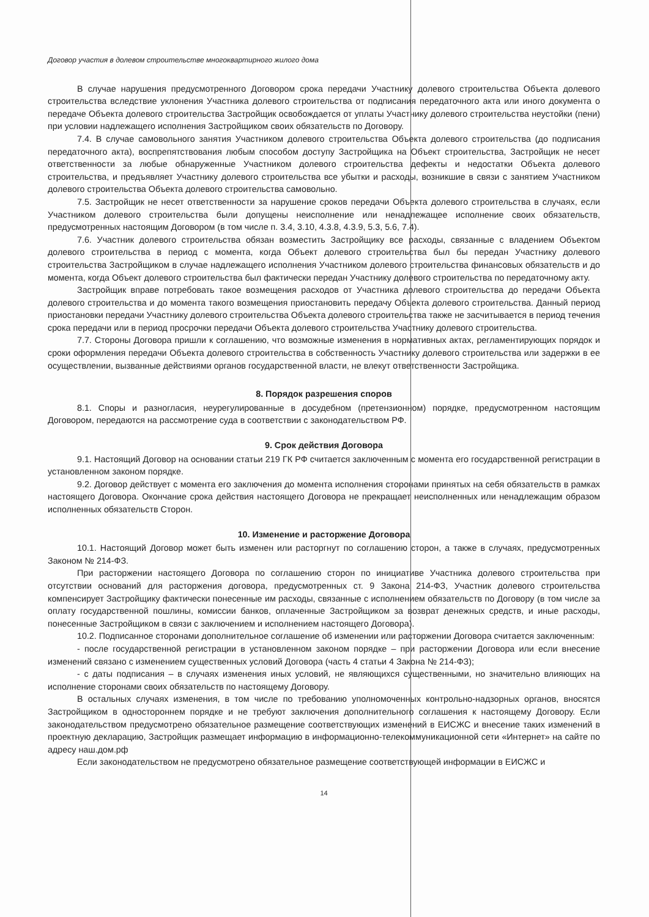Договор участия в долевом строительстве многоквартирного жилого дома
В случае нарушения предусмотренного Договором срока передачи Участнику долевого строительства Объекта долевого строительства вследствие уклонения Участника долевого строительства от подписания передаточного акта или иного документа о передаче Объекта долевого строительства Застройщик освобождается от уплаты Участнику долевого строительства неустойки (пени) при условии надлежащего исполнения Застройщиком своих обязательств по Договору.
7.4. В случае самовольного занятия Участником долевого строительства Объекта долевого строительства (до подписания передаточного акта), воспрепятствования любым способом доступу Застройщика на Объект строительства, Застройщик не несет ответственности за любые обнаруженные Участником долевого строительства дефекты и недостатки Объекта долевого строительства, и предъявляет Участнику долевого строительства все убытки и расходы, возникшие в связи с занятием Участником долевого строительства Объекта долевого строительства самовольно.
7.5. Застройщик не несет ответственности за нарушение сроков передачи Объекта долевого строительства в случаях, если Участником долевого строительства были допущены неисполнение или ненадлежащее исполнение своих обязательств, предусмотренных настоящим Договором (в том числе п. 3.4, 3.10, 4.3.8, 4.3.9, 5.3, 5.6, 7.4).
7.6. Участник долевого строительства обязан возместить Застройщику все расходы, связанные с владением Объектом долевого строительства в период с момента, когда Объект долевого строительства был бы передан Участнику долевого строительства Застройщиком в случае надлежащего исполнения Участником долевого строительства финансовых обязательств и до момента, когда Объект долевого строительства был фактически передан Участнику долевого строительства по передаточному акту.
Застройщик вправе потребовать такое возмещения расходов от Участника долевого строительства до передачи Объекта долевого строительства и до момента такого возмещения приостановить передачу Объекта долевого строительства. Данный период приостановки передачи Участнику долевого строительства Объекта долевого строительства также не засчитывается в период течения срока передачи или в период просрочки передачи Объекта долевого строительства Участнику долевого строительства.
7.7. Стороны Договора пришли к соглашению, что возможные изменения в нормативных актах, регламентирующих порядок и сроки оформления передачи Объекта долевого строительства в собственность Участнику долевого строительства или задержки в ее осуществлении, вызванные действиями органов государственной власти, не влекут ответственности Застройщика.
8. Порядок разрешения споров
8.1. Споры и разногласия, неурегулированные в досудебном (претензионном) порядке, предусмотренном настоящим Договором, передаются на рассмотрение суда в соответствии с законодательством РФ.
9. Срок действия Договора
9.1. Настоящий Договор на основании статьи 219 ГК РФ считается заключенным с момента его государственной регистрации в установленном законом порядке.
9.2. Договор действует с момента его заключения до момента исполнения сторонами принятых на себя обязательств в рамках настоящего Договора. Окончание срока действия настоящего Договора не прекращает неисполненных или ненадлежащим образом исполненных обязательств Сторон.
10. Изменение и расторжение Договора
10.1. Настоящий Договор может быть изменен или расторгнут по соглашению сторон, а также в случаях, предусмотренных Законом № 214-ФЗ.
При расторжении настоящего Договора по соглашению сторон по инициативе Участника долевого строительства при отсутствии оснований для расторжения договора, предусмотренных ст. 9 Закона 214-ФЗ, Участник долевого строительства компенсирует Застройщику фактически понесенные им расходы, связанные с исполнением обязательств по Договору (в том числе за оплату государственной пошлины, комиссии банков, оплаченные Застройщиком за возврат денежных средств, и иные расходы, понесенные Застройщиком в связи с заключением и исполнением настоящего Договора).
10.2. Подписанное сторонами дополнительное соглашение об изменении или расторжении Договора считается заключенным:
- после государственной регистрации в установленном законом порядке – при расторжении Договора или если внесение изменений связано с изменением существенных условий Договора (часть 4 статьи 4 Закона № 214-ФЗ);
- с даты подписания – в случаях изменения иных условий, не являющихся существенными, но значительно влияющих на исполнение сторонами своих обязательств по настоящему Договору.
В остальных случаях изменения, в том числе по требованию уполномоченных контрольно-надзорных органов, вносятся Застройщиком в одностороннем порядке и не требуют заключения дополнительного соглашения к настоящему Договору. Если законодательством предусмотрено обязательное размещение соответствующих изменений в ЕИСЖС и внесение таких изменений в проектную декларацию, Застройщик размещает информацию в информационно-телекоммуникационной сети «Интернет» на сайте по адресу наш.дом.рф
Если законодательством не предусмотрено обязательное размещение соответствующей информации в ЕИСЖС и
14